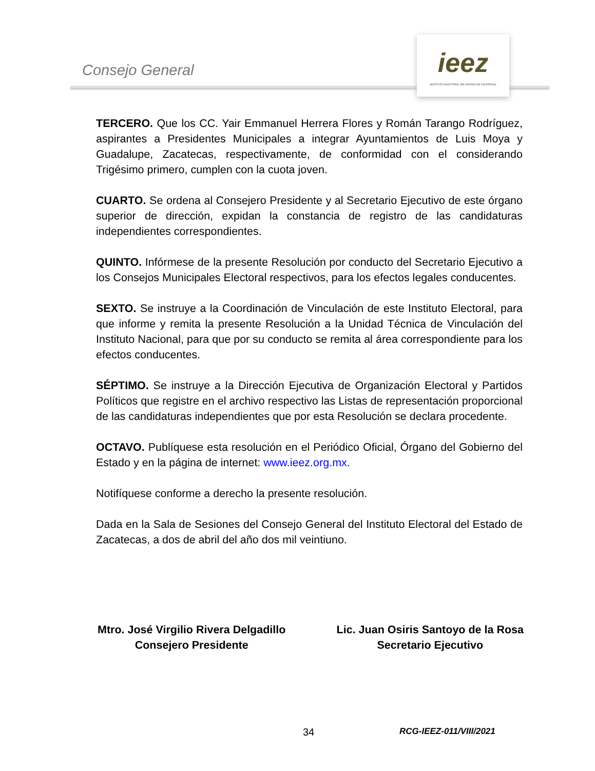Consejo General
ieez
INSTITUTO ELECTORAL DEL ESTADO DE ZACATECAS
TERCERO. Que los CC. Yair Emmanuel Herrera Flores y Román Tarango Rodríguez, aspirantes a Presidentes Municipales a integrar Ayuntamientos de Luis Moya y Guadalupe, Zacatecas, respectivamente, de conformidad con el considerando Trigésimo primero, cumplen con la cuota joven.
CUARTO. Se ordena al Consejero Presidente y al Secretario Ejecutivo de este órgano superior de dirección, expidan la constancia de registro de las candidaturas independientes correspondientes.
QUINTO. Infórmese de la presente Resolución por conducto del Secretario Ejecutivo a los Consejos Municipales Electoral respectivos, para los efectos legales conducentes.
SEXTO. Se instruye a la Coordinación de Vinculación de este Instituto Electoral, para que informe y remita la presente Resolución a la Unidad Técnica de Vinculación del Instituto Nacional, para que por su conducto se remita al área correspondiente para los efectos conducentes.
SÉPTIMO. Se instruye a la Dirección Ejecutiva de Organización Electoral y Partidos Políticos que registre en el archivo respectivo las Listas de representación proporcional de las candidaturas independientes que por esta Resolución se declara procedente.
OCTAVO. Publíquese esta resolución en el Periódico Oficial, Órgano del Gobierno del Estado y en la página de internet: www.ieez.org.mx.
Notifíquese conforme a derecho la presente resolución.
Dada en la Sala de Sesiones del Consejo General del Instituto Electoral del Estado de Zacatecas, a dos de abril del año dos mil veintiuno.
Mtro. José Virgilio Rivera Delgadillo
Consejero Presidente
Lic. Juan Osiris Santoyo de la Rosa
Secretario Ejecutivo
34 RCG-IEEZ-011/VIII/2021